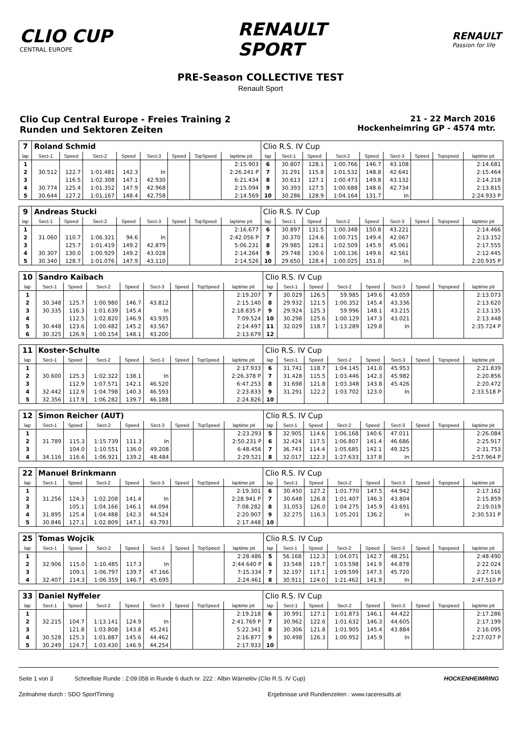CLIO CUP
CENTRAL EUROPE
RENAULT
SPORT
RENAULT
Passion for life
PRE-Season COLLECTIVE TEST
Renault Sport
Clio Cup Central Europe - Freies Training 2
Runden und Sektoren Zeiten
21 - 22 March 2016
Hockenheimring GP - 4574 mtr.
| 7 | Roland Schmid | | | | | | | | Clio R.S. IV Cup | | | | | | | | |
| lap | Sect-1 | Speed | Sect-2 | Speed | Sect-3 | Speed | TopSpeed | laptime pit | lap | Sect-1 | Speed | Sect-2 | Speed | Sect-3 | Speed | Topspeed | laptime pit |
| 1 | | | | | | | | 2:15.903 | 6 | 30.807 | 128.1 | 1:00.766 | 146.7 | 43.108 | | | 2:14.681 |
| 2 | 30.512 | 122.7 | 1:01.481 | 142.3 | In | | | 2:26.241 P | 7 | 31.291 | 115.8 | 1:01.532 | 148.8 | 42.641 | | | 2:15.464 |
| 3 | | 116.5 | 1:02.308 | 147.1 | 42.930 | | | 6:21.434 | 8 | 30.613 | 127.1 | 1:00.473 | 149.8 | 43.132 | | | 2:14.218 |
| 4 | 30.774 | 125.4 | 1:01.352 | 147.9 | 42.968 | | | 2:15.094 | 9 | 30.393 | 127.5 | 1:00.688 | 148.6 | 42.734 | | | 2:13.815 |
| 5 | 30.644 | 127.2 | 1:01.167 | 148.4 | 42.758 | | | 2:14.569 | 10 | 30.286 | 128.9 | 1:04.164 | 131.7 | In | | | 2:24.933 P |
| 9 | Andreas Stucki | | | | | | | | Clio R.S. IV Cup | | | | | | | | |
| lap | Sect-1 | Speed | Sect-2 | Speed | Sect-3 | Speed | TopSpeed | laptime pit | lap | Sect-1 | Speed | Sect-2 | Speed | Sect-3 | Speed | Topspeed | laptime pit |
| 1 | | | | | | | | 2:16.677 | 6 | 30.897 | 131.5 | 1:00.348 | 150.8 | 43.221 | | | 2:14.466 |
| 2 | 31.060 | 110.7 | 1:06.321 | 94.6 | In | | | 2:42.056 P | 7 | 30.370 | 124.6 | 1:00.715 | 149.4 | 42.067 | | | 2:13.152 |
| 3 | | 125.7 | 1:01.419 | 149.2 | 42.879 | | | 5:06.231 | 8 | 29.985 | 128.1 | 1:02.509 | 145.9 | 45.061 | | | 2:17.555 |
| 4 | 30.307 | 130.0 | 1:00.929 | 149.2 | 43.028 | | | 2:14.264 | 9 | 29.748 | 130.6 | 1:00.136 | 149.6 | 42.561 | | | 2:12.445 |
| 5 | 30.340 | 128.7 | 1:01.076 | 147.9 | 43.110 | | | 2:14.526 | 10 | 29.650 | 128.4 | 1:00.025 | 151.0 | In | | | 2:20.935 P |
| 10 | Sandro Kaibach | | | | | | | | Clio R.S. IV Cup | | | | | | | | |
| lap | Sect-1 | Speed | Sect-2 | Speed | Sect-3 | Speed | TopSpeed | laptime pit | lap | Sect-1 | Speed | Sect-2 | Speed | Sect-3 | Speed | Topspeed | laptime pit |
| 1 | | | | | | | | 2:19.207 | 7 | 30.029 | 126.5 | 59.985 | 149.6 | 43.059 | | | 2:13.073 |
| 2 | 30.348 | 125.7 | 1:00.980 | 146.7 | 43.812 | | | 2:15.140 | 8 | 29.932 | 121.5 | 1:00.352 | 145.4 | 43.336 | | | 2:13.620 |
| 3 | 30.335 | 116.3 | 1:01.639 | 145.4 | In | | | 2:18.835 P | 9 | 29.924 | 125.3 | 59.996 | 148.1 | 43.215 | | | 2:13.135 |
| 4 | | 112.5 | 1:02.820 | 146.9 | 43.935 | | | 7:09.524 | 10 | 30.298 | 125.6 | 1:00.129 | 147.3 | 43.021 | | | 2:13.448 |
| 5 | 30.448 | 123.6 | 1:00.482 | 145.2 | 43.567 | | | 2:14.497 | 11 | 32.029 | 118.7 | 1:13.289 | 129.8 | In | | | 2:35.724 P |
| 6 | 30.325 | 126.9 | 1:00.154 | 148.1 | 43.200 | | | 2:13.679 | 12 | | | | | | | | |
| 11 | Koster-Schulte | | | | | | | | Clio R.S. IV Cup | | | | | | | | |
| lap | Sect-1 | Speed | Sect-2 | Speed | Sect-3 | Speed | TopSpeed | laptime pit | lap | Sect-1 | Speed | Sect-2 | Speed | Sect-3 | Speed | Topspeed | laptime pit |
| 1 | | | | | | | | 2:17.933 | 6 | 31.741 | 118.7 | 1:04.145 | 141.0 | 45.953 | | | 2:21.839 |
| 2 | 30.600 | 125.3 | 1:02.322 | 138.1 | In | | | 2:26.378 P | 7 | 31.428 | 115.5 | 1:03.446 | 142.3 | 45.982 | | | 2:20.856 |
| 3 | | 112.9 | 1:07.571 | 142.1 | 46.520 | | | 6:47.253 | 8 | 31.698 | 121.8 | 1:03.348 | 143.8 | 45.426 | | | 2:20.472 |
| 4 | 32.442 | 112.9 | 1:04.798 | 140.3 | 46.593 | | | 2:23.833 | 9 | 31.291 | 122.2 | 1:03.702 | 123.0 | In | | | 2:33.518 P |
| 5 | 32.356 | 117.9 | 1:06.282 | 139.7 | 46.188 | | | 2:24.826 | 10 | | | | | | | | |
| 12 | Simon Reicher (AUT) | | | | | | | | Clio R.S. IV Cup | | | | | | | | |
| lap | Sect-1 | Speed | Sect-2 | Speed | Sect-3 | Speed | TopSpeed | laptime pit | lap | Sect-1 | Speed | Sect-2 | Speed | Sect-3 | Speed | Topspeed | laptime pit |
| 1 | | | | | | | | 2:23.293 | 5 | 32.905 | 114.6 | 1:06.168 | 140.6 | 47.011 | | | 2:26.084 |
| 2 | 31.789 | 115.3 | 1:15.739 | 111.3 | In | | | 2:50.231 P | 6 | 32.424 | 117.5 | 1:06.807 | 141.4 | 46.686 | | | 2:25.917 |
| 3 | | 104.0 | 1:10.551 | 136.0 | 49.208 | | | 6:48.456 | 7 | 36.743 | 114.4 | 1:05.685 | 142.1 | 49.325 | | | 2:31.753 |
| 4 | 34.116 | 116.6 | 1:06.921 | 139.2 | 48.484 | | | 2:29.521 | 8 | 32.017 | 122.3 | 1:27.633 | 137.8 | In | | | 2:57.964 P |
| 22 | Manuel Brinkmann | | | | | | | | Clio R.S. IV Cup | | | | | | | | |
| lap | Sect-1 | Speed | Sect-2 | Speed | Sect-3 | Speed | TopSpeed | laptime pit | lap | Sect-1 | Speed | Sect-2 | Speed | Sect-3 | Speed | Topspeed | laptime pit |
| 1 | | | | | | | | 2:19.301 | 6 | 30.450 | 127.2 | 1:01.770 | 147.5 | 44.942 | | | 2:17.162 |
| 2 | 31.256 | 124.3 | 1:02.208 | 141.4 | In | | | 2:28.941 P | 7 | 30.648 | 126.8 | 1:01.407 | 146.3 | 43.804 | | | 2:15.859 |
| 3 | | 105.1 | 1:04.166 | 146.1 | 44.094 | | | 7:08.282 | 8 | 31.053 | 126.0 | 1:04.275 | 145.9 | 43.691 | | | 2:19.019 |
| 4 | 31.895 | 125.4 | 1:04.488 | 142.3 | 44.524 | | | 2:20.907 | 9 | 32.275 | 116.3 | 1:05.201 | 136.2 | In | | | 2:30.531 P |
| 5 | 30.846 | 127.1 | 1:02.809 | 147.1 | 43.793 | | | 2:17.448 | 10 | | | | | | | | |
| 25 | Tomas Wojcik | | | | | | | | Clio R.S. IV Cup | | | | | | | | |
| lap | Sect-1 | Speed | Sect-2 | Speed | Sect-3 | Speed | TopSpeed | laptime pit | lap | Sect-1 | Speed | Sect-2 | Speed | Sect-3 | Speed | Topspeed | laptime pit |
| 1 | | | | | | | | 2:28.486 | 5 | 56.168 | 112.3 | 1:04.071 | 142.7 | 48.251 | | | 2:48.490 |
| 2 | 32.906 | 115.0 | 1:10.485 | 117.3 | In | | | 2:44.640 P | 6 | 33.548 | 119.7 | 1:03.598 | 141.9 | 44.878 | | | 2:22.024 |
| 3 | | 109.1 | 1:06.797 | 139.7 | 47.166 | | | 7:15.334 | 7 | 32.197 | 117.1 | 1:09.599 | 147.3 | 45.720 | | | 2:27.516 |
| 4 | 32.407 | 114.3 | 1:06.359 | 146.7 | 45.695 | | | 2:24.461 | 8 | 30.911 | 124.0 | 1:21.462 | 141.9 | In | | | 2:47.510 P |
| 33 | Daniel Nyffeler | | | | | | | | Clio R.S. IV Cup | | | | | | | | |
| lap | Sect-1 | Speed | Sect-2 | Speed | Sect-3 | Speed | TopSpeed | laptime pit | lap | Sect-1 | Speed | Sect-2 | Speed | Sect-3 | Speed | Topspeed | laptime pit |
| 1 | | | | | | | | 2:19.218 | 6 | 30.991 | 127.1 | 1:01.873 | 146.1 | 44.422 | | | 2:17.286 |
| 2 | 32.215 | 104.7 | 1:13.141 | 124.9 | In | | | 2:41.769 P | 7 | 30.962 | 122.6 | 1:01.632 | 146.3 | 44.605 | | | 2:17.199 |
| 3 | | 121.8 | 1:03.808 | 143.8 | 45.241 | | | 5:22.341 | 8 | 30.306 | 121.8 | 1:01.905 | 145.4 | 43.884 | | | 2:16.095 |
| 4 | 30.528 | 125.3 | 1:01.887 | 145.6 | 44.462 | | | 2:16.877 | 9 | 30.498 | 126.3 | 1:00.952 | 145.9 | In | | | 2:27.027 P |
| 5 | 30.249 | 124.7 | 1:03.430 | 146.9 | 44.254 | | | 2:17.933 | 10 | | | | | | | | |
Seite 1 von 3 Schnellste Runde : 2:09.058 in Runde 6 duch nr. 222 : Albin Wärnelöv (Clio R.S. IV Cup) HOCKENHEIMRING
Zeitnahme durch : SDO SportTiming Ergebnisse und Rundenzeiten : www.raceresults.at